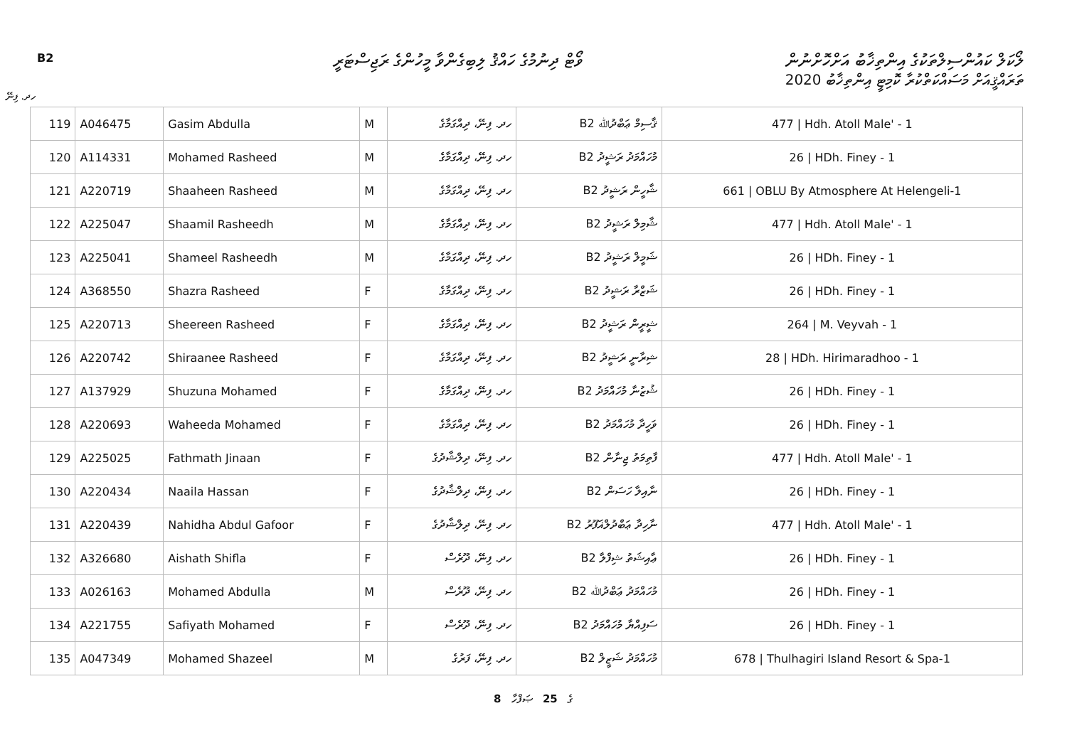B2
ވޯޓް ދިނުމުގެ ހައްޤު ލިބިގެންވާ މީހުންގެ ރަޖިސްޓަރީ
ލޯކަލް ކައުންސިލްތަކުގެ އިންތިޚާބު އަށްހޮށްނުން
ތަރައްޤީއަށް މަސައްކަތްކުރާ ކޮމިޓީ އިންތިޚާބު 2020
ހދ. ފިނޭ
| 119 | A046475 | Gasim Abdulla | M | ހދ. ފިނޭ، ދިއްގަމާގެ | ޤާސިމް ޢަބްދުﷲ B2 | 477 / Hdh. Atoll Male' - 1 |
| 120 | A114331 | Mohamed Rasheed | M | ހދ. ފިނޭ، ދިއްގަމާގެ | މުހައްމަދު ރަޝީދު B2 | 26 / HDh. Finey - 1 |
| 121 | A220719 | Shaaheen Rasheed | M | ހދ. ފިނޭ، ދިއްގަމާގެ | ޝާހީން ރަޝީދު B2 | 661 / OBLU By Atmosphere At Helengeli-1 |
| 122 | A225047 | Shaamil Rasheedh | M | ހދ. ފިނޭ، ދިއްގަމާގެ | ޝާމިލް ރަޝީދު B2 | 477 / Hdh. Atoll Male' - 1 |
| 123 | A225041 | Shameel Rasheedh | M | ހދ. ފިނޭ، ދިއްގަމާގެ | ޝަމީލް ރަޝީދު B2 | 26 / HDh. Finey - 1 |
| 124 | A368550 | Shazra Rasheed | F | ހދ. ފިނޭ، ދިއްގަމާގެ | ޝަޒްރާ ރަޝީދު B2 | 26 / HDh. Finey - 1 |
| 125 | A220713 | Sheereen Rasheed | F | ހދ. ފިނޭ، ދިއްގަމާގެ | ޝީރީން ރަޝީދު B2 | 264 / M. Veyvah - 1 |
| 126 | A220742 | Shiraanee Rasheed | F | ހދ. ފިނޭ، ދިއްގަމާގެ | ޝިރާނީ ރަޝީދު B2 | 28 / HDh. Hirimaradhoo - 1 |
| 127 | A137929 | Shuzuna Mohamed | F | ހދ. ފިނޭ، ދިއްގަމާގެ | ޝުޒުނާ މުހައްމަދު B2 | 26 / HDh. Finey - 1 |
| 128 | A220693 | Waheeda Mohamed | F | ހދ. ފިނޭ، ދިއްގަމާގެ | ވަހީދާ މުހައްމަދު B2 | 26 / HDh. Finey - 1 |
| 129 | A225025 | Fathmath Jinaan | F | ހދ. ފިނޭ، ދިލްޝާދުގެ | ފާތިމަތު ޖިނާން B2 | 477 / Hdh. Atoll Male' - 1 |
| 130 | A220434 | Naaila Hassan | F | ހދ. ފިނޭ، ދިލްޝާދުގެ | ނާއިލާ ހަސަން B2 | 26 / HDh. Finey - 1 |
| 131 | A220439 | Nahidha Abdul Gafoor | F | ހދ. ފިނޭ، ދިލްޝާދުގެ | ނާހިދާ ޢަބްދުލްޣަފޫރު B2 | 477 / Hdh. Atoll Male' - 1 |
| 132 | A326680 | Aishath Shifla | F | ހދ. ފިނޭ، ދޫރެސް | ޢާއިޝަތު ޝިފްލާ B2 | 26 / HDh. Finey - 1 |
| 133 | A026163 | Mohamed Abdulla | M | ހދ. ފިނޭ، ދޫރެސް | މުހައްމަދު ޢަބްދުﷲ B2 | 26 / HDh. Finey - 1 |
| 134 | A221755 | Safiyath Mohamed | F | ހދ. ފިނޭ، ދޫރެސް | ސަފިއްޔާ މުހައްމަދު B2 | 26 / HDh. Finey - 1 |
| 135 | A047349 | Mohamed Shazeel | M | ހދ. ފިނޭ، ފަރުގެ | މުހައްމަދު ޝަޒީލް B2 | 678 / Thulhagiri Island Resort & Spa-1 |
8 ގެ 25 ޞަފްހާ